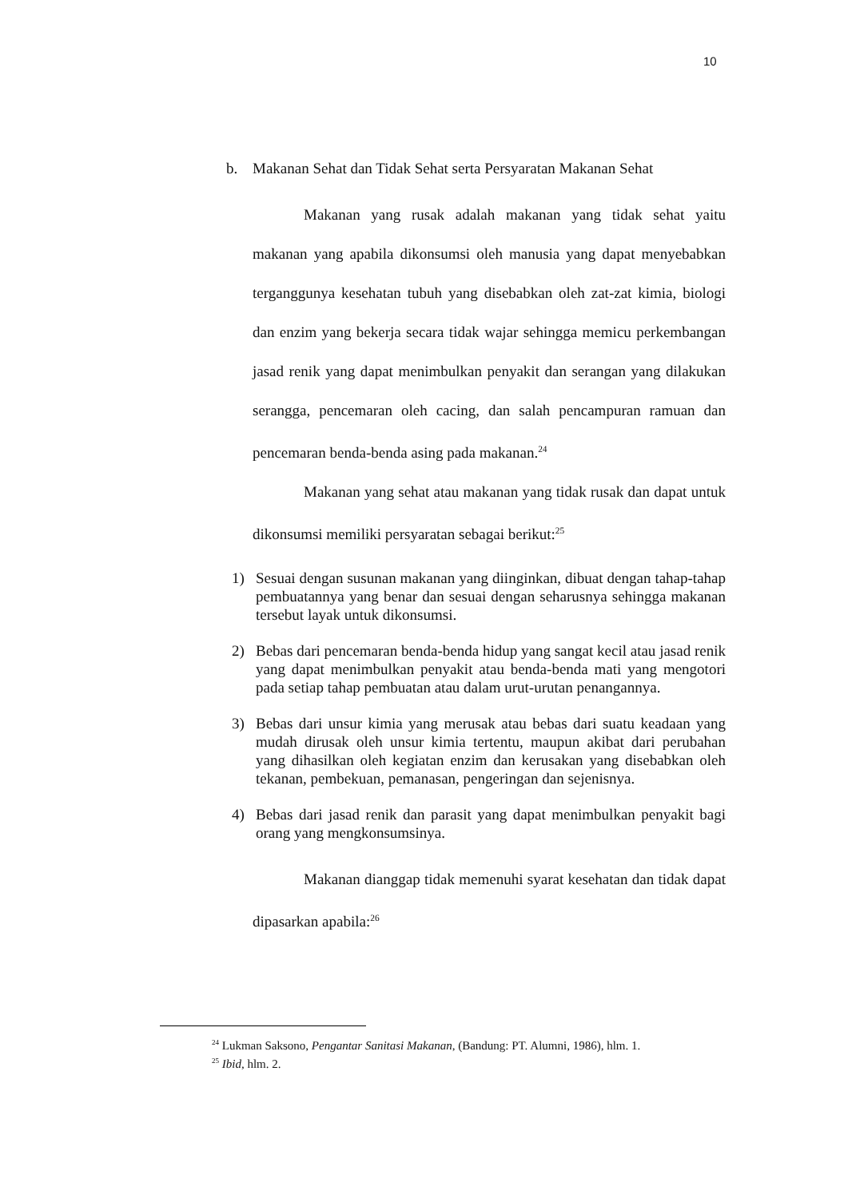10
b. Makanan Sehat dan Tidak Sehat serta Persyaratan Makanan Sehat
Makanan yang rusak adalah makanan yang tidak sehat yaitu makanan yang apabila dikonsumsi oleh manusia yang dapat menyebabkan terganggunya kesehatan tubuh yang disebabkan oleh zat-zat kimia, biologi dan enzim yang bekerja secara tidak wajar sehingga memicu perkembangan jasad renik yang dapat menimbulkan penyakit dan serangan yang dilakukan serangga, pencemaran oleh cacing, dan salah pencampuran ramuan dan pencemaran benda-benda asing pada makanan.<sup>24</sup>
Makanan yang sehat atau makanan yang tidak rusak dan dapat untuk dikonsumsi memiliki persyaratan sebagai berikut:<sup>25</sup>
1) Sesuai dengan susunan makanan yang diinginkan, dibuat dengan tahap-tahap pembuatannya yang benar dan sesuai dengan seharusnya sehingga makanan tersebut layak untuk dikonsumsi.
2) Bebas dari pencemaran benda-benda hidup yang sangat kecil atau jasad renik yang dapat menimbulkan penyakit atau benda-benda mati yang mengotori pada setiap tahap pembuatan atau dalam urut-urutan penangannya.
3) Bebas dari unsur kimia yang merusak atau bebas dari suatu keadaan yang mudah dirusak oleh unsur kimia tertentu, maupun akibat dari perubahan yang dihasilkan oleh kegiatan enzim dan kerusakan yang disebabkan oleh tekanan, pembekuan, pemanasan, pengeringan dan sejenisnya.
4) Bebas dari jasad renik dan parasit yang dapat menimbulkan penyakit bagi orang yang mengkonsumsinya.
Makanan dianggap tidak memenuhi syarat kesehatan dan tidak dapat dipasarkan apabila:<sup>26</sup>
<sup>24</sup> Lukman Saksono, Pengantar Sanitasi Makanan, (Bandung: PT. Alumni, 1986), hlm. 1.
<sup>25</sup> Ibid, hlm. 2.